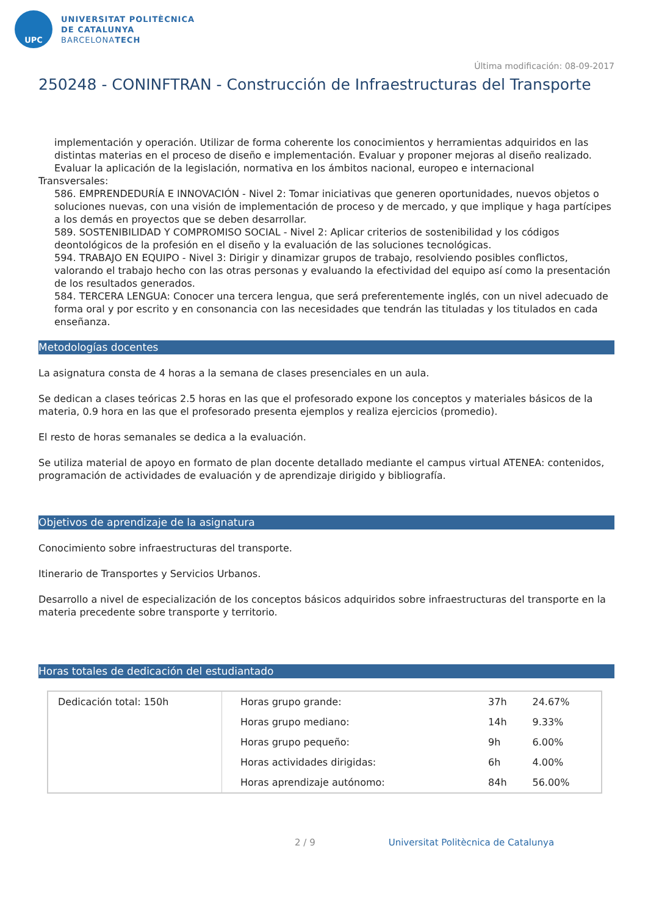UPC
UNIVERSITAT POLITÈCNICA
DE CATALUNYA
BARCELONATECH
Última modificación: 08-09-2017
250248 - CONINFTRAN - Construcción de Infraestructuras del Transporte
implementación y operación. Utilizar de forma coherente los conocimientos y herramientas adquiridos en las distintas materias en el proceso de diseño e implementación. Evaluar y proponer mejoras al diseño realizado. Evaluar la aplicación de la legislación, normativa en los ámbitos nacional, europeo e internacional
Transversales:
586. EMPRENDEDURÍA E INNOVACIÓN - Nivel 2: Tomar iniciativas que generen oportunidades, nuevos objetos o soluciones nuevas, con una visión de implementación de proceso y de mercado, y que implique y haga partícipes a los demás en proyectos que se deben desarrollar.
589. SOSTENIBILIDAD Y COMPROMISO SOCIAL - Nivel 2: Aplicar criterios de sostenibilidad y los códigos deontológicos de la profesión en el diseño y la evaluación de las soluciones tecnológicas.
594. TRABAJO EN EQUIPO - Nivel 3: Dirigir y dinamizar grupos de trabajo, resolviendo posibles conflictos, valorando el trabajo hecho con las otras personas y evaluando la efectividad del equipo así como la presentación de los resultados generados.
584. TERCERA LENGUA: Conocer una tercera lengua, que será preferentemente inglés, con un nivel adecuado de forma oral y por escrito y en consonancia con las necesidades que tendrán las tituladas y los titulados en cada enseñanza.
Metodologías docentes
La asignatura consta de 4 horas a la semana de clases presenciales en un aula.
Se dedican a clases teóricas 2.5 horas en las que el profesorado expone los conceptos y materiales básicos de la materia, 0.9 hora en las que el profesorado presenta ejemplos y realiza ejercicios (promedio).
El resto de horas semanales se dedica a la evaluación.
Se utiliza material de apoyo en formato de plan docente detallado mediante el campus virtual ATENEA: contenidos, programación de actividades de evaluación y de aprendizaje dirigido y bibliografía.
Objetivos de aprendizaje de la asignatura
Conocimiento sobre infraestructuras del transporte.
Itinerario de Transportes y Servicios Urbanos.
Desarrollo a nivel de especialización de los conceptos básicos adquiridos sobre infraestructuras del transporte en la materia precedente sobre transporte y territorio.
Horas totales de dedicación del estudiantado
| Dedicación total: 150h | Horas grupo grande: | 37h | 24.67% |
| | Horas grupo mediano: | 14h | 9.33% |
| | Horas grupo pequeño: | 9h | 6.00% |
| | Horas actividades dirigidas: | 6h | 4.00% |
| | Horas aprendizaje autónomo: | 84h | 56.00% |
2 / 9 Universitat Politècnica de Catalunya